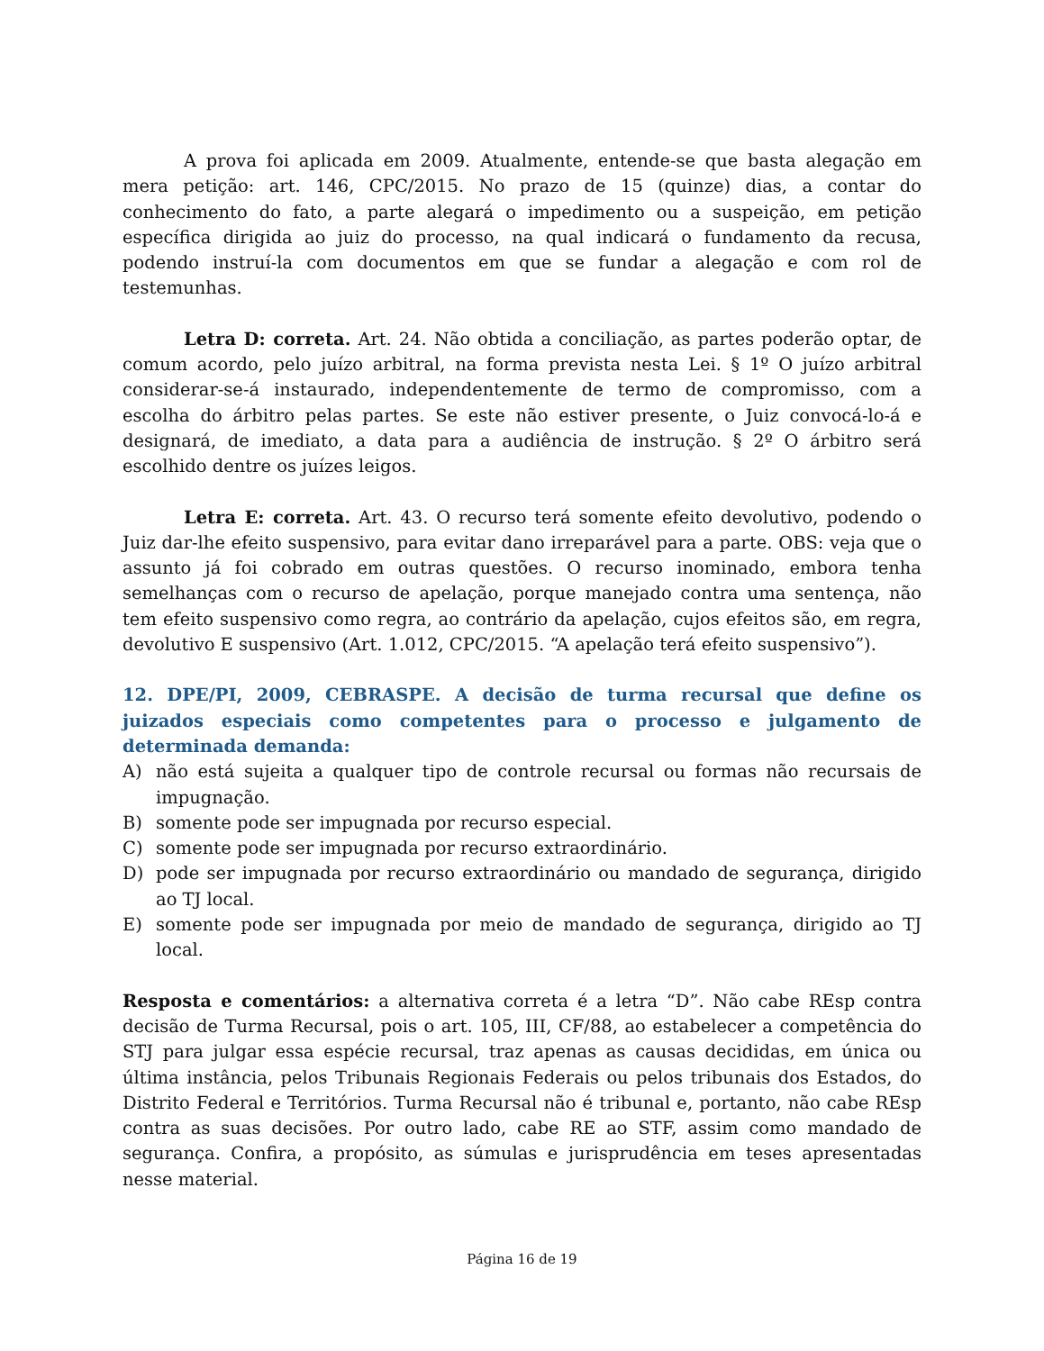A prova foi aplicada em 2009. Atualmente, entende-se que basta alegação em mera petição: art. 146, CPC/2015. No prazo de 15 (quinze) dias, a contar do conhecimento do fato, a parte alegará o impedimento ou a suspeição, em petição específica dirigida ao juiz do processo, na qual indicará o fundamento da recusa, podendo instruí-la com documentos em que se fundar a alegação e com rol de testemunhas.
Letra D: correta. Art. 24. Não obtida a conciliação, as partes poderão optar, de comum acordo, pelo juízo arbitral, na forma prevista nesta Lei. § 1º O juízo arbitral considerar-se-á instaurado, independentemente de termo de compromisso, com a escolha do árbitro pelas partes. Se este não estiver presente, o Juiz convocá-lo-á e designará, de imediato, a data para a audiência de instrução. § 2º O árbitro será escolhido dentre os juízes leigos.
Letra E: correta. Art. 43. O recurso terá somente efeito devolutivo, podendo o Juiz dar-lhe efeito suspensivo, para evitar dano irreparável para a parte. OBS: veja que o assunto já foi cobrado em outras questões. O recurso inominado, embora tenha semelhanças com o recurso de apelação, porque manejado contra uma sentença, não tem efeito suspensivo como regra, ao contrário da apelação, cujos efeitos são, em regra, devolutivo E suspensivo (Art. 1.012, CPC/2015. “A apelação terá efeito suspensivo”).
12. DPE/PI, 2009, CEBRASPE. A decisão de turma recursal que define os juizados especiais como competentes para o processo e julgamento de determinada demanda:
A) não está sujeita a qualquer tipo de controle recursal ou formas não recursais de impugnação.
B) somente pode ser impugnada por recurso especial.
C) somente pode ser impugnada por recurso extraordinário.
D) pode ser impugnada por recurso extraordinário ou mandado de segurança, dirigido ao TJ local.
E) somente pode ser impugnada por meio de mandado de segurança, dirigido ao TJ local.
Resposta e comentários: a alternativa correta é a letra “D”. Não cabe REsp contra decisão de Turma Recursal, pois o art. 105, III, CF/88, ao estabelecer a competência do STJ para julgar essa espécie recursal, traz apenas as causas decididas, em única ou última instância, pelos Tribunais Regionais Federais ou pelos tribunais dos Estados, do Distrito Federal e Territórios. Turma Recursal não é tribunal e, portanto, não cabe REsp contra as suas decisões. Por outro lado, cabe RE ao STF, assim como mandado de segurança. Confira, a propósito, as súmulas e jurisprudência em teses apresentadas nesse material.
Página 16 de 19